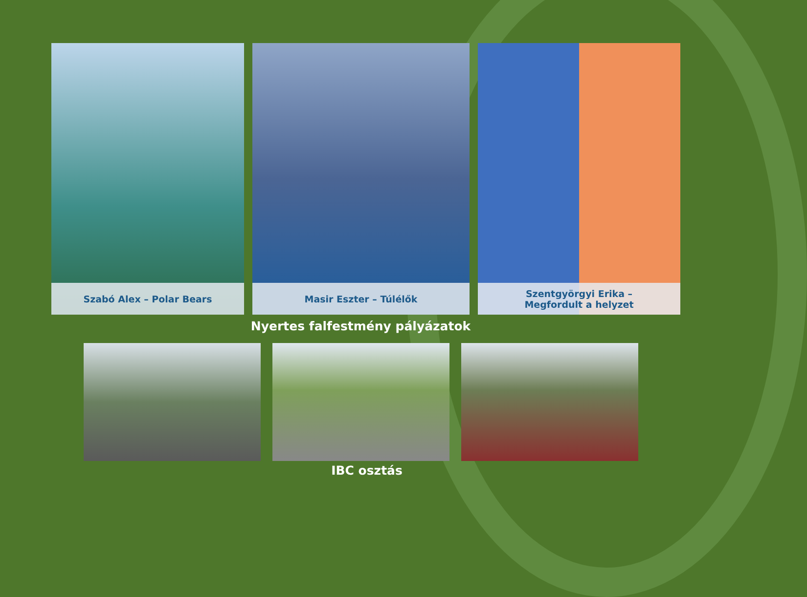Szabó Alex – Polar Bears Masir Eszter – Túlélők Szentgyörgyi Erika –
Megfordult a helyzet
Nyertes falfestmény pályázatok
IBC osztás